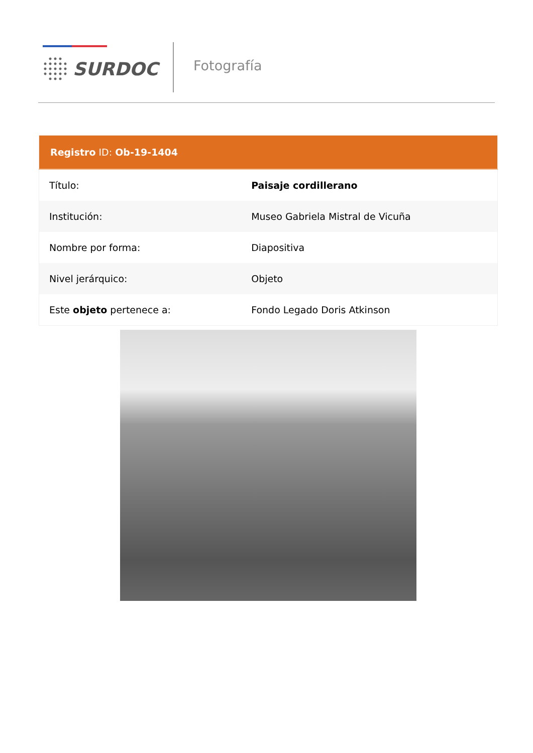SURDOC Fotografía
| Registro ID: Ob-19-1404 | |
| --- | --- |
| Título: | Paisaje cordillerano |
| Institución: | Museo Gabriela Mistral de Vicuña |
| Nombre por forma: | Diapositiva |
| Nivel jerárquico: | Objeto |
| Este objeto pertenece a: | Fondo Legado Doris Atkinson |